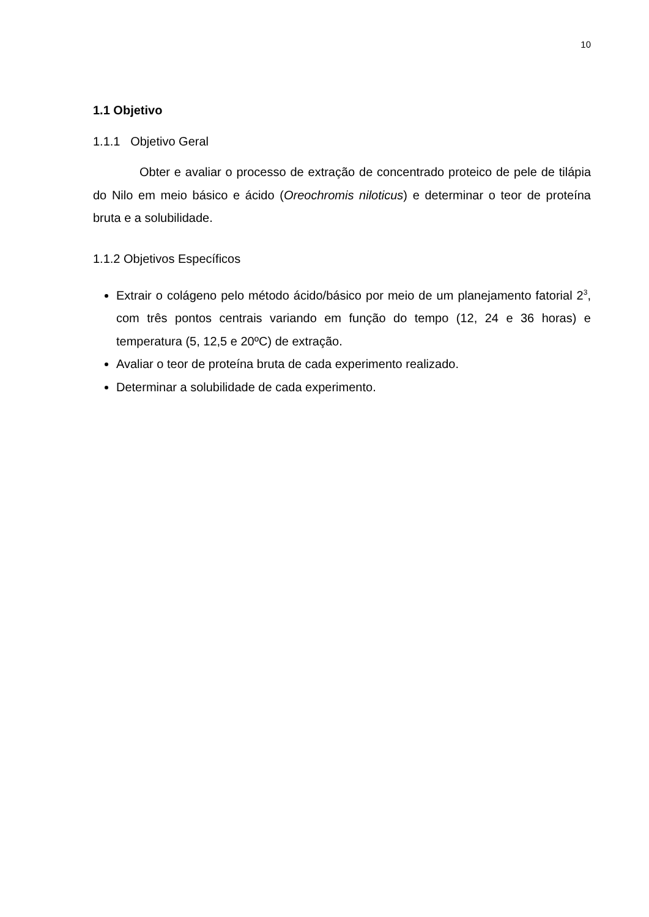10
1.1 Objetivo
1.1.1 Objetivo Geral
Obter e avaliar o processo de extração de concentrado proteico de pele de tilápia do Nilo em meio básico e ácido (Oreochromis niloticus) e determinar o teor de proteína bruta e a solubilidade.
1.1.2 Objetivos Específicos
Extrair o colágeno pelo método ácido/básico por meio de um planejamento fatorial 2<sup>3</sup>, com três pontos centrais variando em função do tempo (12, 24 e 36 horas) e temperatura (5, 12,5 e 20ºC) de extração.
Avaliar o teor de proteína bruta de cada experimento realizado.
Determinar a solubilidade de cada experimento.